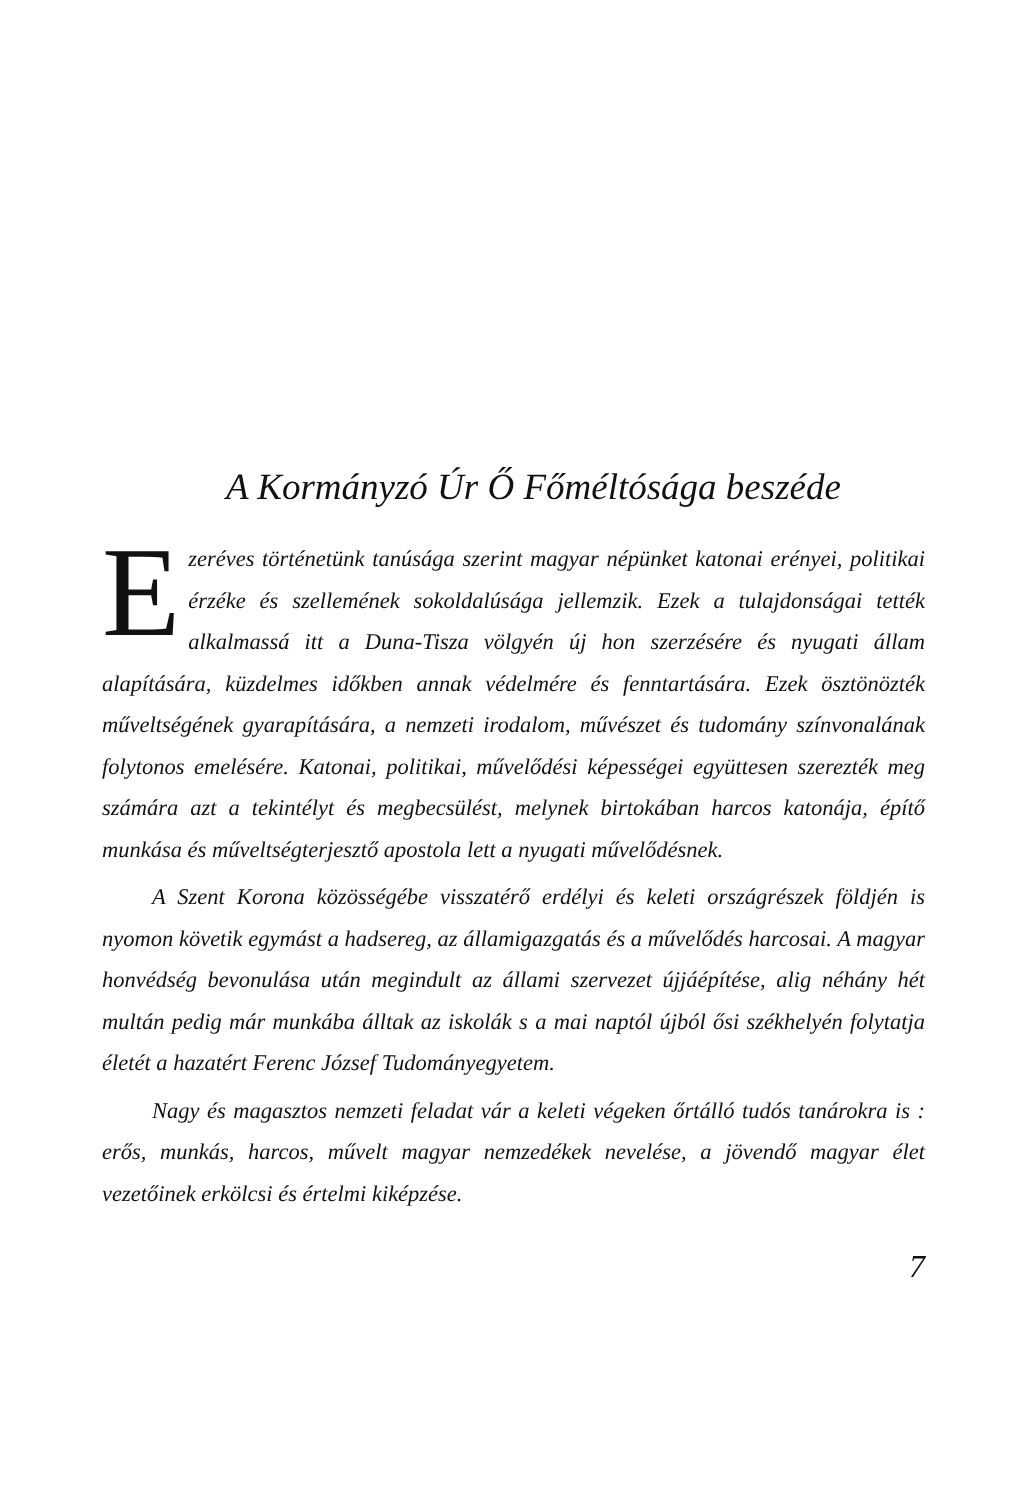A Kormányzó Úr Ő Főméltósága beszéde
Ezeréves történetünk tanúsága szerint magyar népünket katonai erényei, politikai érzéke és szellemének sokoldalúsága jellemzik. Ezek a tulajdonságai tették alkalmassá itt a Duna-Tisza völgyén új hon szerzésére és nyugati állam alapítására, küzdelmes időkben annak védelmére és fenntartására. Ezek ösztönözték műveltségének gyarapítására, a nemzeti irodalom, művészet és tudomány színvonalának folytonos emelésére. Katonai, politikai, művelődési képességei együttesen szerezték meg számára azt a tekintélyt és megbecsülést, melynek birtokában harcos katonája, építő munkása és műveltségterjesztő apostola lett a nyugati művelődésnek.
A Szent Korona közösségébe visszatérő erdélyi és keleti országrészek földjén is nyomon követik egymást a hadsereg, az államigazgatás és a művelődés harcosai. A magyar honvédség bevonulása után megindult az állami szervezet újjáépítése, alig néhány hét multán pedig már munkába álltak az iskolák s a mai naptól újból ősi székhelyén folytatja életét a hazatért Ferenc József Tudományegyetem.
Nagy és magasztos nemzeti feladat vár a keleti végeken őrtálló tudós tanárokra is : erős, munkás, harcos, művelt magyar nemzedékek nevelése, a jövendő magyar élet vezetőinek erkölcsi és értelmi kiképzése.
7